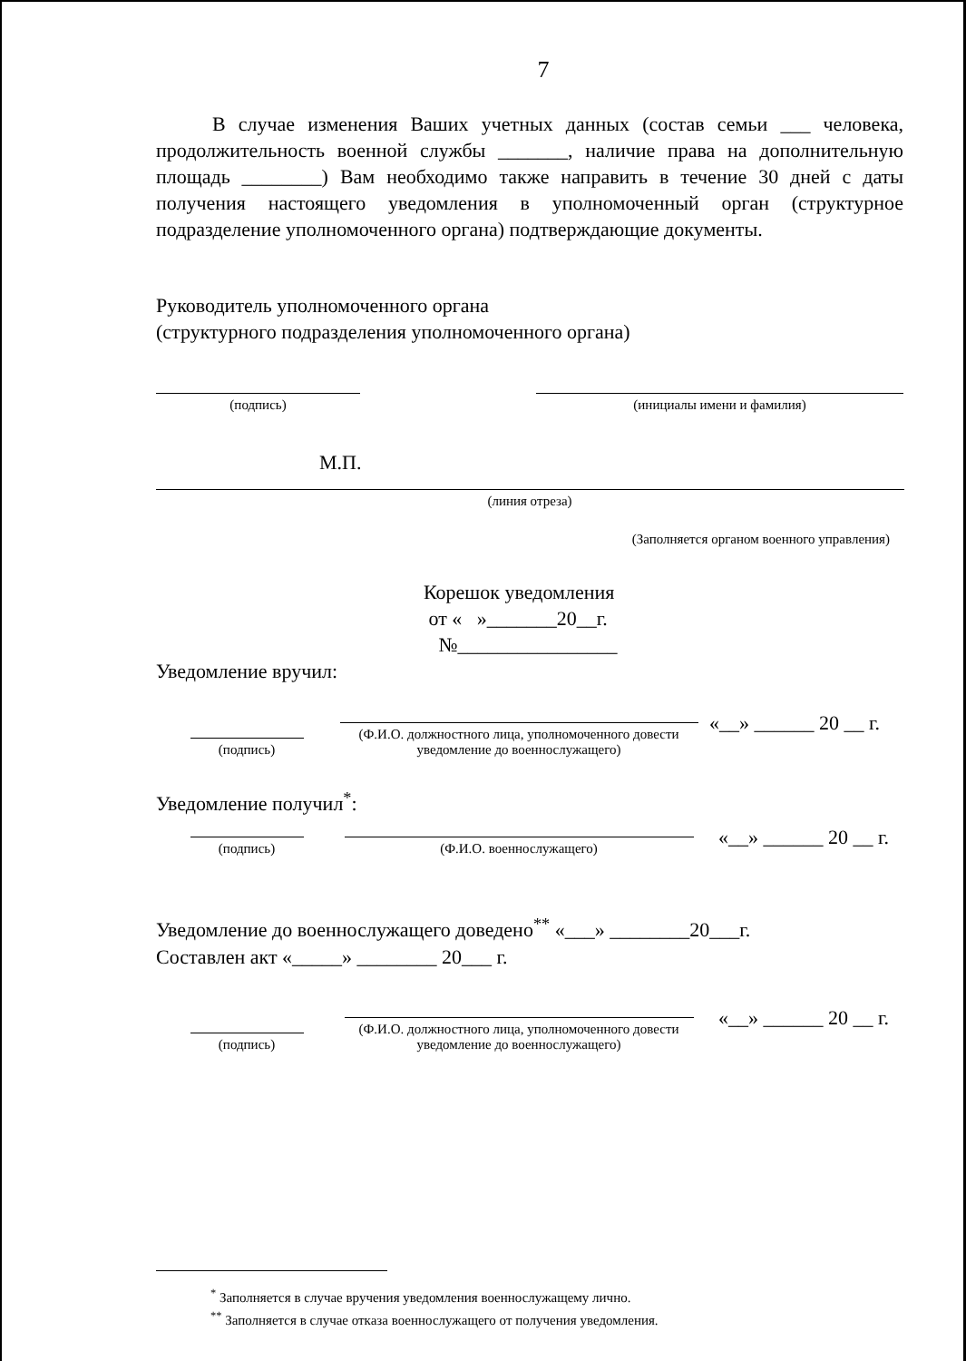7
В случае изменения Ваших учетных данных (состав семьи ___ человека, продолжительность военной службы _______, наличие права на дополнительную площадь ________) Вам необходимо также направить в течение 30 дней с даты получения настоящего уведомления в уполномоченный орган (структурное подразделение уполномоченного органа) подтверждающие документы.
Руководитель уполномоченного органа
(структурного подразделения уполномоченного органа)
(подпись)
(инициалы имени и фамилия)
М.П.
(линия отреза)
(Заполняется органом военного управления)
Корешок уведомления
от « »_______20__г.
№________________
Уведомление вручил:
(подпись)
(Ф.И.О. должностного лица, уполномоченного довести уведомление до военнослужащего)
«__» ______ 20 __ г.
Уведомление получил<sup>*</sup>:
(подпись)
(Ф.И.О. военнослужащего)
«__» ______ 20 __ г.
Уведомление до военнослужащего доведено<sup>**</sup> «___» ________20___г.
Составлен акт «_____» ________ 20___ г.
(подпись)
(Ф.И.О. должностного лица, уполномоченного довести уведомление до военнослужащего)
«__» ______ 20 __ г.
<sup>*</sup> Заполняется в случае вручения уведомления военнослужащему лично.
<sup>**</sup> Заполняется в случае отказа военнослужащего от получения уведомления.